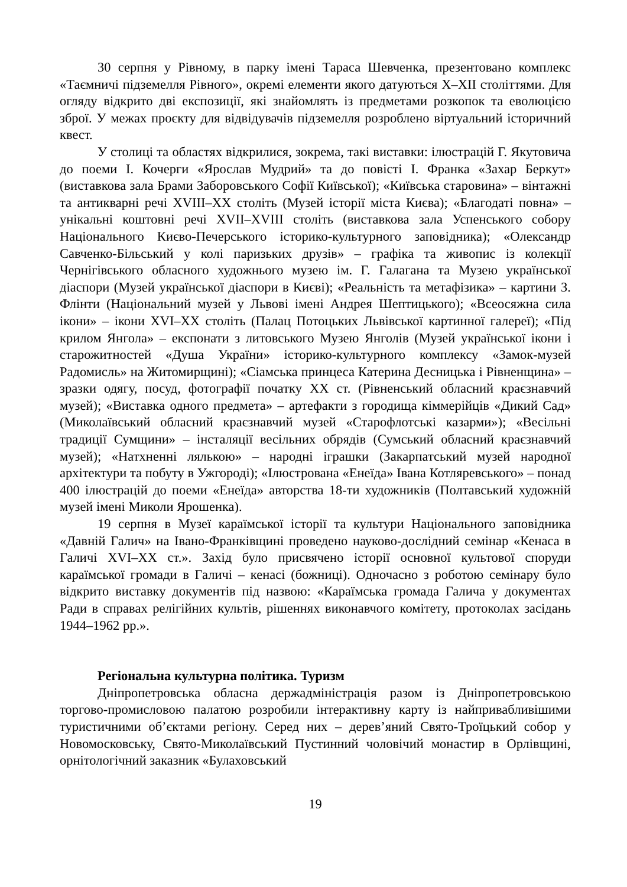30 серпня у Рівному, в парку імені Тараса Шевченка, презентовано комплекс «Таємничі підземелля Рівного», окремі елементи якого датуються Х–ХІІ століттями. Для огляду відкрито дві експозиції, які знайомлять із предметами розкопок та еволюцією зброї. У межах проєкту для відвідувачів підземелля розроблено віртуальний історичний квест.
У столиці та областях відкрилися, зокрема, такі виставки: ілюстрацій Г. Якутовича до поеми І. Кочерги «Ярослав Мудрий» та до повісті І. Франка «Захар Беркут» (виставкова зала Брами Заборовського Софії Київської); «Київська старовина» – вінтажні та антикварні речі XVIII–XX століть (Музей історії міста Києва); «Благодаті повна» – унікальні коштовні речі XVII–XVIII століть (виставкова зала Успенського собору Національного Києво-Печерського історико-культурного заповідника); «Олександр Савченко-Більський у колі паризьких друзів» – графіка та живопис із колекції Чернігівського обласного художнього музею ім. Г. Галагана та Музею української діаспори (Музей української діаспори в Києві); «Реальність та метафізика» – картини З. Флінти (Національний музей у Львові імені Андрея Шептицького); «Всеосяжна сила ікони» – ікони XVI–XX століть (Палац Потоцьких Львівської картинної галереї); «Під крилом Янгола» – експонати з литовського Музею Янголів (Музей української ікони і старожитностей «Душа України» історико-культурного комплексу «Замок-музей Радомисль» на Житомирщині); «Сіамська принцеса Катерина Десницька і Рівненщина» – зразки одягу, посуд, фотографії початку XX ст. (Рівненський обласний краєзнавчий музей); «Виставка одного предмета» – артефакти з городища кіммерійців «Дикий Сад» (Миколаївський обласний краєзнавчий музей «Старофлотські казарми»); «Весільні традиції Сумщини» – інсталяції весільних обрядів (Сумський обласний краєзнавчий музей); «Натхненні лялькою» – народні іграшки (Закарпатський музей народної архітектури та побуту в Ужгороді); «Ілюстрована «Енеїда» Івана Котляревського» – понад 400 ілюстрацій до поеми «Енеїда» авторства 18-ти художників (Полтавський художній музей імені Миколи Ярошенка).
19 серпня в Музеї караїмської історії та культури Національного заповідника «Давній Галич» на Івано-Франківщині проведено науково-дослідний семінар «Кенаса в Галичі XVI–XX ст.». Захід було присвячено історії основної культової споруди караїмської громади в Галичі – кенасі (божниці). Одночасно з роботою семінару було відкрито виставку документів під назвою: «Караїмська громада Галича у документах Ради в справах релігійних культів, рішеннях виконавчого комітету, протоколах засідань 1944–1962 рр.».
Регіональна культурна політика. Туризм
Дніпропетровська обласна держадміністрація разом із Дніпропетровською торгово-промисловою палатою розробили інтерактивну карту із найпривабливішими туристичними об’єктами регіону. Серед них – дерев’яний Свято-Троїцький собор у Новомосковську, Свято-Миколаївський Пустинний чоловічий монастир в Орлівщині, орнітологічний заказник «Булаховський
19